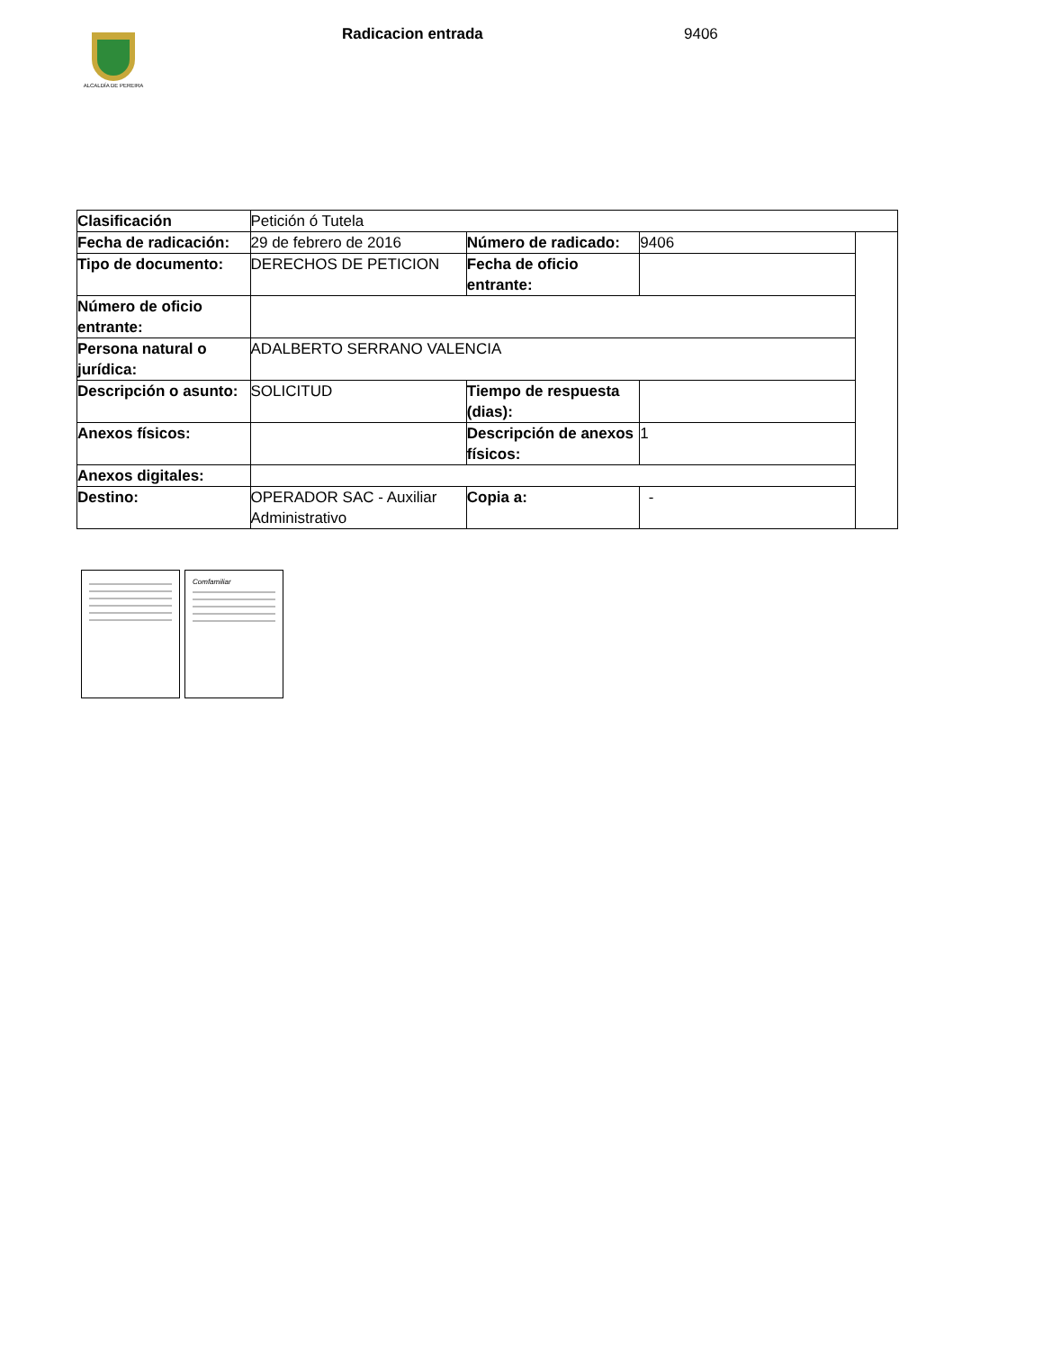ALCALDÍA DE PEREIRA
Radicacion entrada 9406
| Clasificación | Petición ó Tutela | | | |
| Fecha de radicación: | 29 de febrero de 2016 | Número de radicado: | 9406 | |
| Tipo de documento: | DERECHOS DE PETICION | Fecha de oficio entrante: | | |
| Número de oficio entrante: | | | | |
| Persona natural o jurídica: | ADALBERTO SERRANO VALENCIA | | | |
| Descripción o asunto: | SOLICITUD | Tiempo de respuesta (dias): | | |
| Anexos físicos: | | Descripción de anexos físicos: | 1 | |
| Anexos digitales: | | | | |
| Destino: | OPERADOR SAC - Auxiliar Administrativo | Copia a: | - | |
Comfamiliar